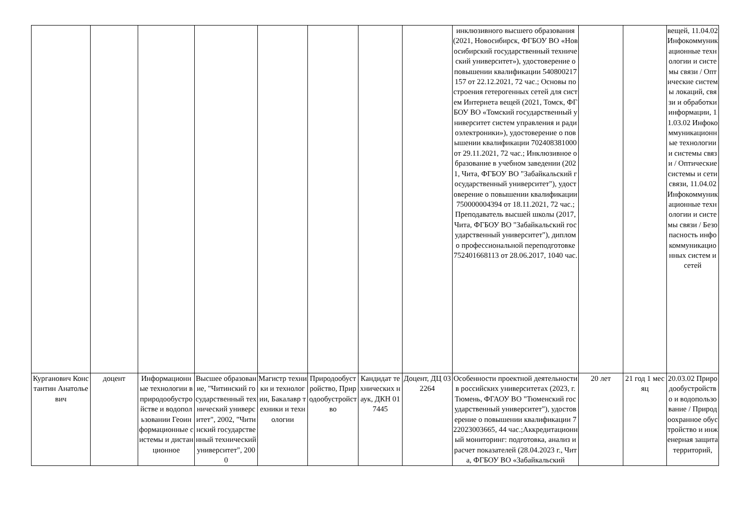| | | | | | | | | инклюзивного высшего образования (2021, Новосибирск, ФГБОУ ВО «Новосибирский государственный технический университет»), удостоверение о повышении квалификации 540800217157 от 22.12.2021, 72 час.; Основы построения гетерогенных сетей для систем Интернета вещей (2021, Томск, ФГБОУ ВО «Томский государственный университет систем управления и радиоэлектроники»), удостоверение о повышении квалификации 702408381000 от 29.11.2021, 72 час.; Инклюзивное образование в учебном заведении (2021, Чита, ФГБОУ ВО "Забайкальский государственный университет"), удостоверение о повышении квалификации 750000004394 от 18.11.2021, 72 час.; Преподаватель высшей школы (2017, Чита, ФГБОУ ВО "Забайкальский государственный университет"), диплом о профессиональной переподготовке 752401668113 от 28.06.2017, 1040 час. | | | вещей, 11.04.02 Инфокоммуникационные технологии и системы связи / Оптические системы локаций, связи и обработки информации, 11.03.02 Инфокоммуникационные технологии и системы связи / Оптические системы и сети связи, 11.04.02 Инфокоммуникационные технологии и системы связи / Безопасность инфокоммуникационных систем и сетей |
| Курганович Константин Анатольевич | доцент | Информационные технологии в природообустройстве и водопользовании Геоинформационные системы и дистанционное | Высшее образование, "Читинский государственный технический университет", 2002, "Читинский государственный технический университет", 2000 | Магистр техники и технологии, Бакалавр техники и технологии | Природообустройство, Природообустройство | Кандидат технических наук, ДКН 017445 | Доцент, ДЦ 032264 | Особенности проектной деятельности в российских университетах (2023, г. Тюмень, ФГАОУ ВО "Тюменский государственный университет"), удостоверение о повышении квалификации 722023003665, 44 час.;Аккредитационный мониторинг: подготовка, анализ и расчет показателей (28.04.2023 г., Чита, ФГБОУ ВО «Забайкальский | 20 лет | 21 год 1 месяц | 20.03.02 Природообустройство и водопользование / Природоохранное обустройство и инженерная защита территорий, |